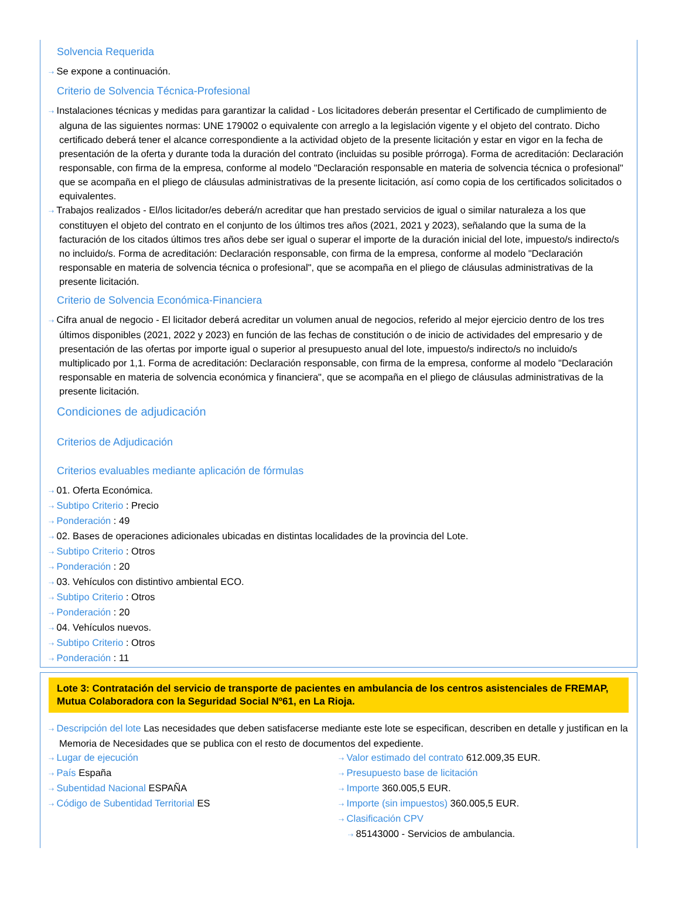Solvencia Requerida
⇢ Se expone a continuación.
Criterio de Solvencia Técnica-Profesional
⇢ Instalaciones técnicas y medidas para garantizar la calidad - Los licitadores deberán presentar el Certificado de cumplimiento de alguna de las siguientes normas: UNE 179002 o equivalente con arreglo a la legislación vigente y el objeto del contrato. Dicho certificado deberá tener el alcance correspondiente a la actividad objeto de la presente licitación y estar en vigor en la fecha de presentación de la oferta y durante toda la duración del contrato (incluidas su posible prórroga). Forma de acreditación: Declaración responsable, con firma de la empresa, conforme al modelo "Declaración responsable en materia de solvencia técnica o profesional" que se acompaña en el pliego de cláusulas administrativas de la presente licitación, así como copia de los certificados solicitados o equivalentes.
⇢ Trabajos realizados - El/los licitador/es deberá/n acreditar que han prestado servicios de igual o similar naturaleza a los que constituyen el objeto del contrato en el conjunto de los últimos tres años (2021, 2021 y 2023), señalando que la suma de la facturación de los citados últimos tres años debe ser igual o superar el importe de la duración inicial del lote, impuesto/s indirecto/s no incluido/s. Forma de acreditación: Declaración responsable, con firma de la empresa, conforme al modelo "Declaración responsable en materia de solvencia técnica o profesional", que se acompaña en el pliego de cláusulas administrativas de la presente licitación.
Criterio de Solvencia Económica-Financiera
⇢ Cifra anual de negocio - El licitador deberá acreditar un volumen anual de negocios, referido al mejor ejercicio dentro de los tres últimos disponibles (2021, 2022 y 2023) en función de las fechas de constitución o de inicio de actividades del empresario y de presentación de las ofertas por importe igual o superior al presupuesto anual del lote, impuesto/s indirecto/s no incluido/s multiplicado por 1,1. Forma de acreditación: Declaración responsable, con firma de la empresa, conforme al modelo "Declaración responsable en materia de solvencia económica y financiera", que se acompaña en el pliego de cláusulas administrativas de la presente licitación.
Condiciones de adjudicación
Criterios de Adjudicación
Criterios evaluables mediante aplicación de fórmulas
⇢ 01. Oferta Económica.
⇢ Subtipo Criterio : Precio
⇢ Ponderación : 49
⇢ 02. Bases de operaciones adicionales ubicadas en distintas localidades de la provincia del Lote.
⇢ Subtipo Criterio : Otros
⇢ Ponderación : 20
⇢ 03. Vehículos con distintivo ambiental ECO.
⇢ Subtipo Criterio : Otros
⇢ Ponderación : 20
⇢ 04. Vehículos nuevos.
⇢ Subtipo Criterio : Otros
⇢ Ponderación : 11
Lote 3: Contratación del servicio de transporte de pacientes en ambulancia de los centros asistenciales de FREMAP, Mutua Colaboradora con la Seguridad Social Nº61, en La Rioja.
⇢ Descripción del lote Las necesidades que deben satisfacerse mediante este lote se especifican, describen en detalle y justifican en la Memoria de Necesidades que se publica con el resto de documentos del expediente.
⇢ Lugar de ejecución
⇢ País España
⇢ Subentidad Nacional ESPAÑA
⇢ Código de Subentidad Territorial ES
⇢ Valor estimado del contrato 612.009,35 EUR.
⇢ Presupuesto base de licitación
⇢ Importe 360.005,5 EUR.
⇢ Importe (sin impuestos) 360.005,5 EUR.
⇢ Clasificación CPV
⇢ 85143000 - Servicios de ambulancia.